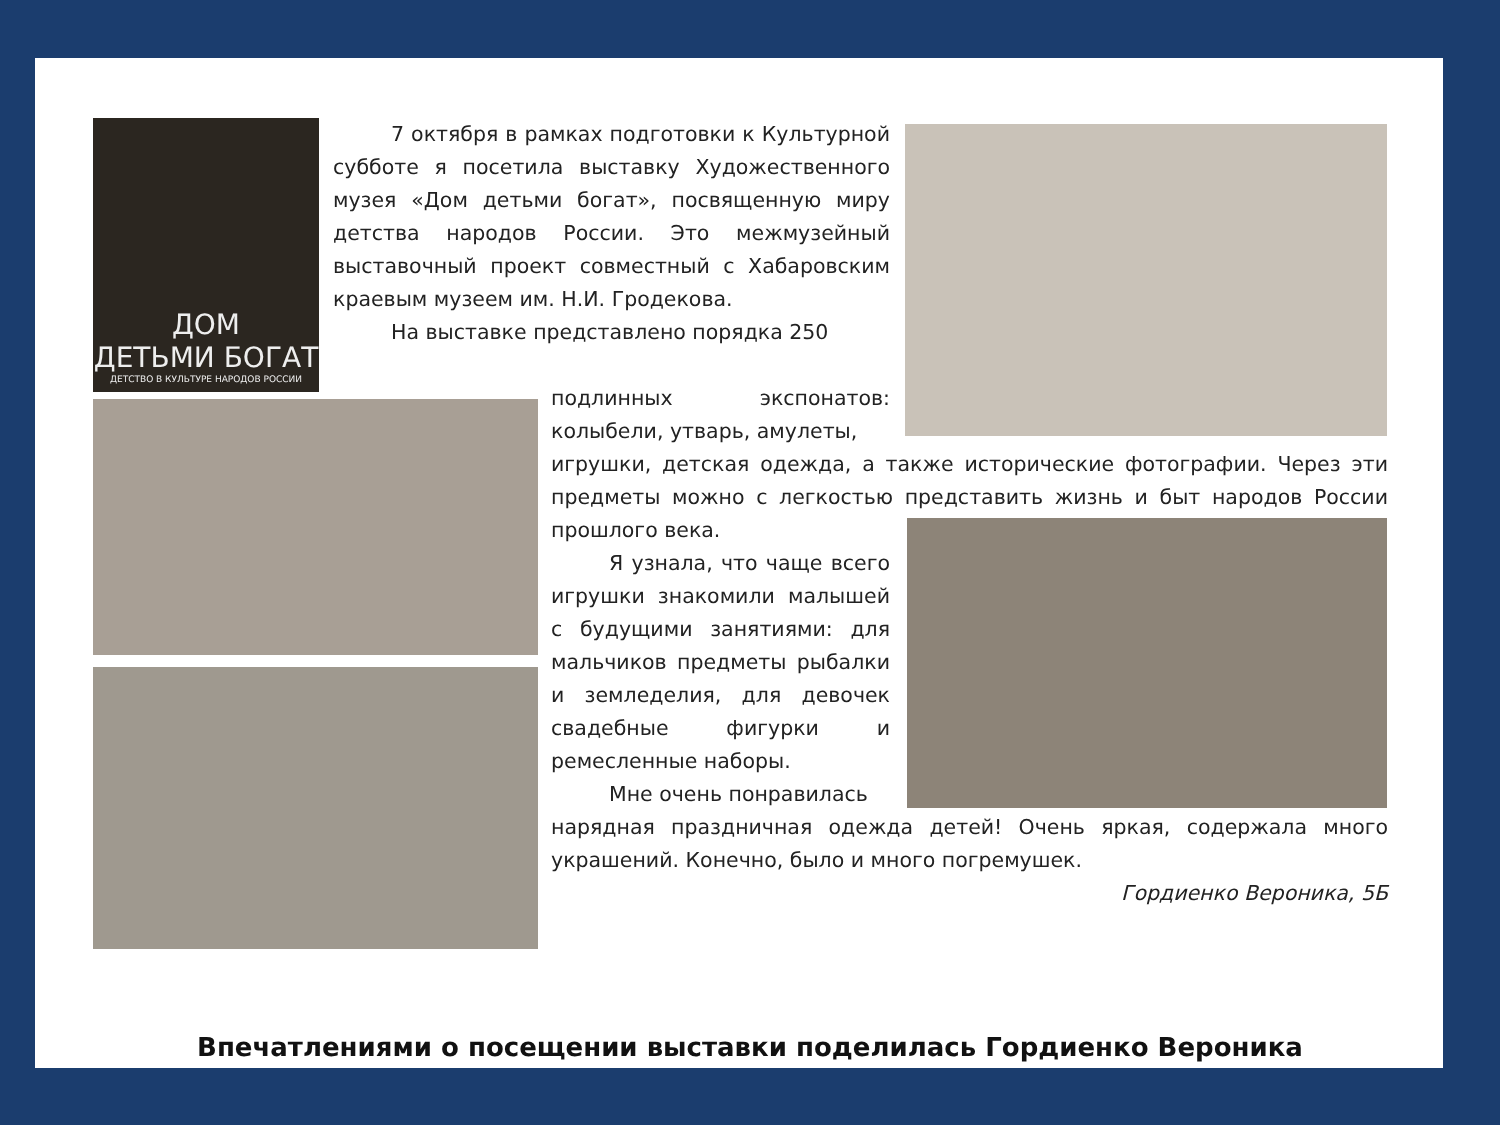ДОМ
ДЕТЬМИ БОГАТ
ДЕТСТВО В КУЛЬТУРЕ НАРОДОВ РОССИИ
7 октября в рамках подготовки к Культурной субботе я посетила выставку Художественного музея «Дом детьми богат», посвященную миру детства народов России. Это межмузейный выставочный проект совместный с Хабаровским краевым музеем им. Н.И. Гродекова.
На выставке представлено порядка 250
подлинных экспонатов: колыбели, утварь, амулеты,
игрушки, детская одежда, а также исторические фотографии. Через эти предметы можно с легкостью представить жизнь и быт народов России прошлого века.
Я узнала, что чаще всего игрушки знакомили малышей с будущими занятиями: для мальчиков предметы рыбалки и земледелия, для девочек свадебные фигурки и ремесленные наборы.
Мне очень понравилась
нарядная праздничная одежда детей! Очень яркая, содержала много украшений. Конечно, было и много погремушек.
Гордиенко Вероника, 5Б
Впечатлениями о посещении выставки поделилась Гордиенко Вероника